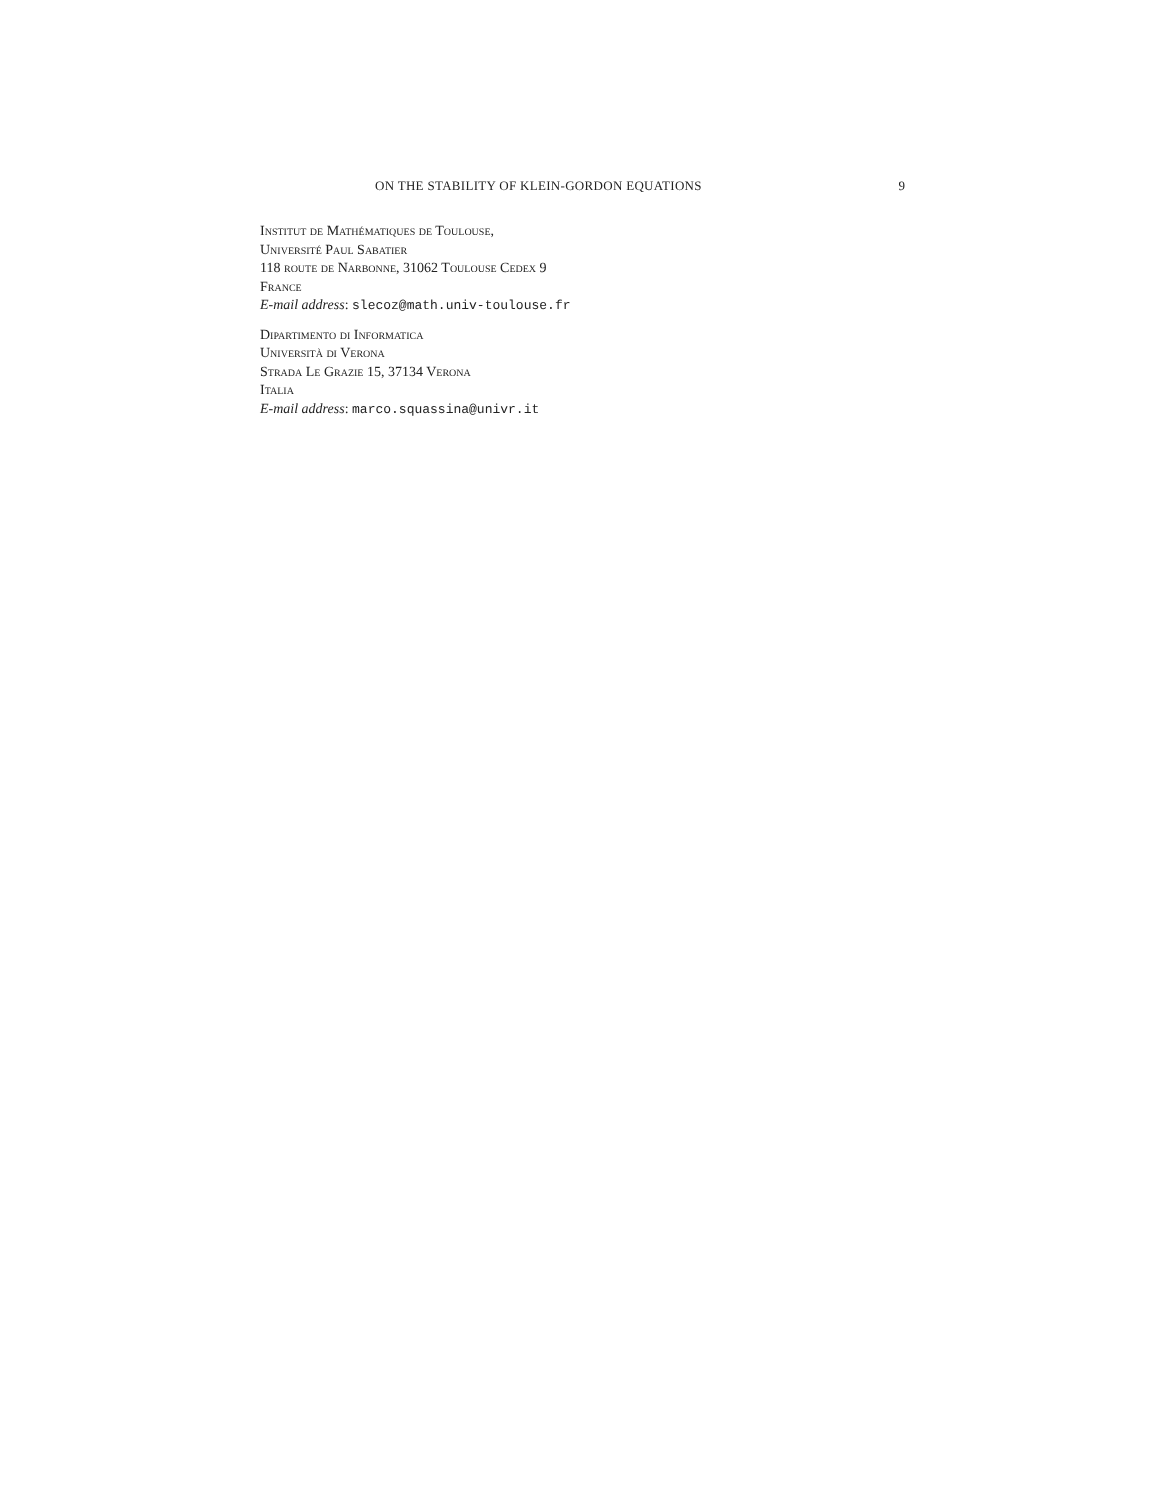ON THE STABILITY OF KLEIN-GORDON EQUATIONS 9
Institut de Mathématiques de Toulouse,
Université Paul Sabatier
118 route de Narbonne, 31062 Toulouse Cedex 9
France
E-mail address: slecoz@math.univ-toulouse.fr
Dipartimento di Informatica
Università di Verona
Strada Le Grazie 15, 37134 Verona
Italia
E-mail address: marco.squassina@univr.it